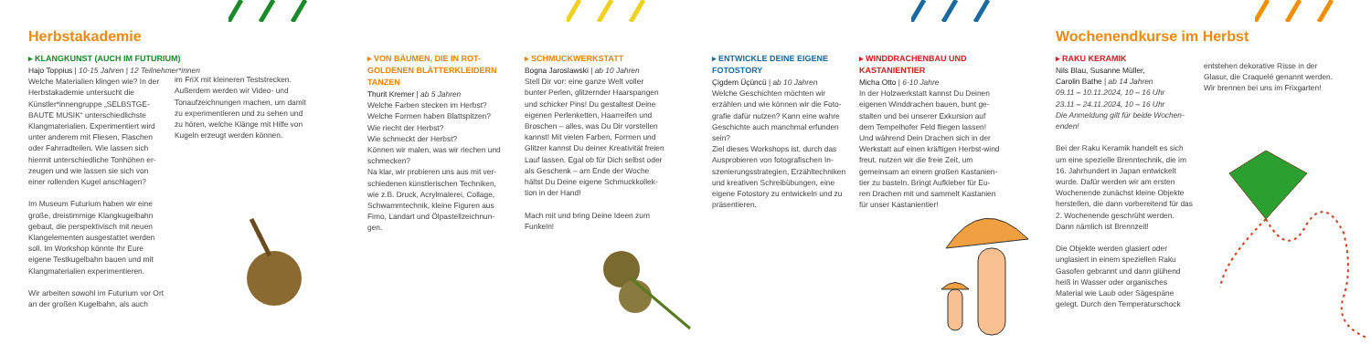Herbstakademie
▸ KLANGKUNST (AUCH IM FUTURIUM)
Hajo Toppius | 10-15 Jahren | 12 Teilnehmer*innen
Welche Materialien klingen wie? In der Herbstakademie untersucht die Künstler*innengruppe „SELBSTGE-BAUTE MUSIK“ unterschiedlichste Klangmaterialien. Experimentiert wird unter anderem mit Fliesen, Flaschen oder Fahrradteilen. Wie lassen sich hiermit unterschiedliche Tonhöhen er-zeugen und wie lassen sie sich von einer rollenden Kugel anschlagen?
Im Museum Futurium haben wir eine große, dreistimmige Klangkugelbahn gebaut, die perspektivisch mit neuen Klangelementen ausgestattet werden soll. Im Workshop könnte Ihr Eure eigene Testkugelbahn bauen und mit Klangmaterialien experimentieren.
Wir arbeiten sowohl im Futurium vor Ort an der großen Kugelbahn, als auch
im FriX mit kleineren Teststrecken. Außerdem werden wir Video- und Tonaufzeichnungen machen, um damit zu experimentieren und zu sehen und zu hören, welche Klänge mit Hilfe von Kugeln erzeugt werden können.
▸ VON BÄUMEN, DIE IN ROT-GOLDENEN BLÄTTERKLEIDERN TANZEN
Thurit Kremer | ab 5 Jahren
Welche Farben stecken im Herbst?
Welche Formen haben Blattspitzen?
Wie riecht der Herbst?
Wie schmeckt der Herbst?
Können wir malen, was wir riechen und schmecken?
Na klar, wir probieren uns aus mit ver-schiedenen künstlerischen Techniken, wie z.B. Druck, Acrylmalerei, Collage, Schwammtechnik, kleine Figuren aus Fimo, Landart und Ölpastellzeichnun-gen.
▸ SCHMUCKWERKSTATT
Bogna Jaroslawski | ab 10 Jahren
Stell Dir vor: eine ganze Welt voller bunter Perlen, glitzernder Haarspangen und schicker Pins! Du gestaltest Deine eigenen Perlenketten, Haarreifen und Broschen – alles, was Du Dir vorstellen kannst! Mit vielen Farben, Formen und Glitzer kannst Du deiner Kreativität freien Lauf lassen. Egal ob für Dich selbst oder als Geschenk – am Ende der Woche hältst Du Deine eigene Schmuckkollek-tion in der Hand!
Mach mit und bring Deine Ideen zum Funkeln!
▸ ENTWICKLE DEINE EIGENE FOTOSTORY
Çigdem Üçüncü | ab 10 Jahren
Welche Geschichten möchten wir erzählen und wie können wir die Foto-grafie dafür nutzen? Kann eine wahre Geschichte auch manchmal erfunden sein?
Ziel dieses Workshops ist, durch das Ausprobieren von fotografischen In-szenierungsstrategien, Erzähltechniken und kreativen Schreibübungen, eine eigene Fotostory zu entwickeln und zu präsentieren.
▸ WINDDRACHENBAU UND KASTANIENTIER
Micha Otto | 6-10 Jahre
In der Holzwerkstatt kannst Du Deinen eigenen Winddrachen bauen, bunt ge-stalten und bei unserer Exkursion auf dem Tempelhofer Feld fliegen lassen! Und während Dein Drachen sich in der Werkstatt auf einen kräftigen Herbst-wind freut, nutzen wir die freie Zeit, um gemeinsam an einem großen Kastanien-tier zu basteln. Bringt Aufkleber für Eu-ren Drachen mit und sammelt Kastanien für unser Kastanientier!
Wochenendkurse im Herbst
▸ RAKU KERAMIK
Nils Blau, Susanne Müller,
Carolin Bathe | ab 14 Jahren
09.11 – 10.11.2024, 10 – 16 Uhr
23.11 – 24.11.2024, 10 – 16 Uhr
Die Anmeldung gilt für beide Wochen-enden!
Bei der Raku Keramik handelt es sich um eine spezielle Brenntechnik, die im 16. Jahrhundert in Japan entwickelt wurde. Dafür werden wir am ersten Wochenende zunächst kleine Objekte herstellen, die dann vorbereitend für das 2. Wochenende geschrüht werden. Dann nämlich ist Brennzeit!
Die Objekte werden glasiert oder unglasiert in einem speziellen Raku Gasofen gebrannt und dann glühend heiß in Wasser oder organisches Material wie Laub oder Sägespäne gelegt. Durch den Temperaturschock
entstehen dekorative Risse in der Glasur, die Craquelé genannt werden. Wir brennen bei uns im Frixgarten!